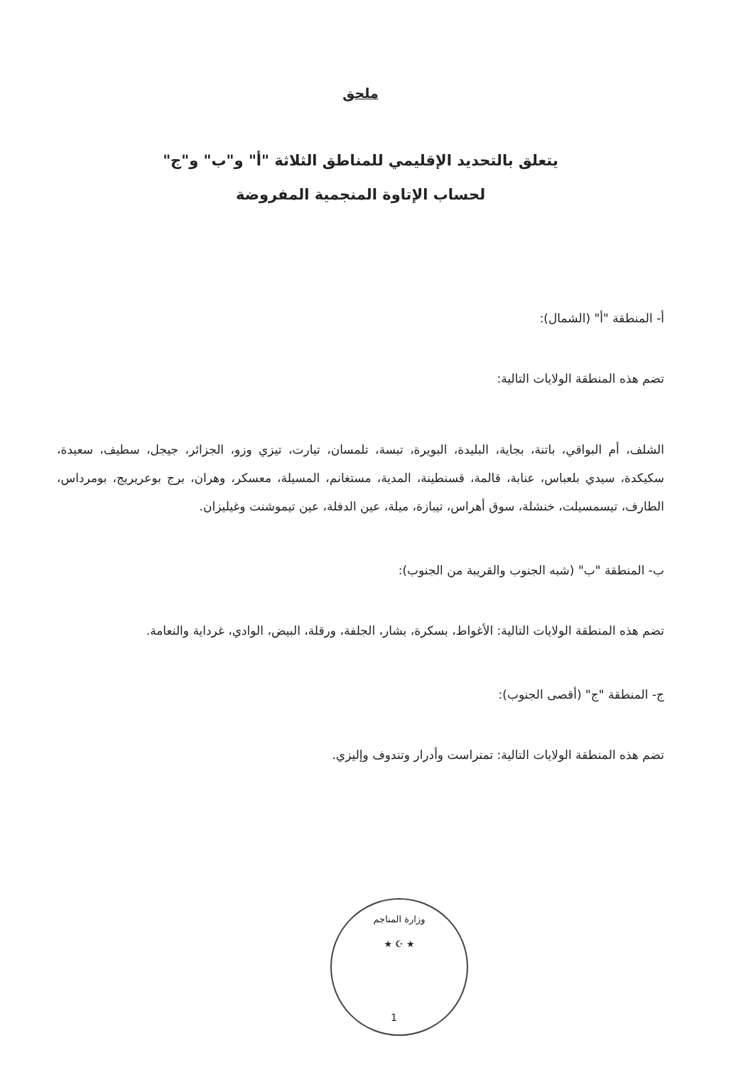ملحق
يتعلق بالتحديد الإقليمي للمناطق الثلاثة "أ" و"ب" و"ج"
لحساب الإتاوة المنجمية المفروضة
أ- المنطقة "أ" (الشمال):
تضم هذه المنطقة الولايات التالية:
الشلف، أم البواقي، باتنة، بجاية، البليدة، البويرة، تبسة، تلمسان، تيارت، تيزي وزو، الجزائر، جيجل، سطيف، سعيدة، سكيكدة، سيدي بلعباس، عنابة، قالمة، قسنطينة، المدية، مستغانم، المسيلة، معسكر، وهران، برج بوعريريج، بومرداس، الطارف، تيسمسيلت، خنشلة، سوق أهراس، تيبازة، ميلة، عين الدفلة، عين تيموشنت وغيليزان.
ب- المنطقة "ب" (شبه الجنوب والقريبة من الجنوب):
تضم هذه المنطقة الولايات التالية: الأغواط، بسكرة، بشار، الجلفة، ورقلة، البيض، الوادي، غرداية والنعامة.
ج- المنطقة "ج" (أقصى الجنوب):
تضم هذه المنطقة الولايات التالية: تمنراست وأدرار وتندوف وإليزي.
وزارة المناجم
★ ☪ ★
1